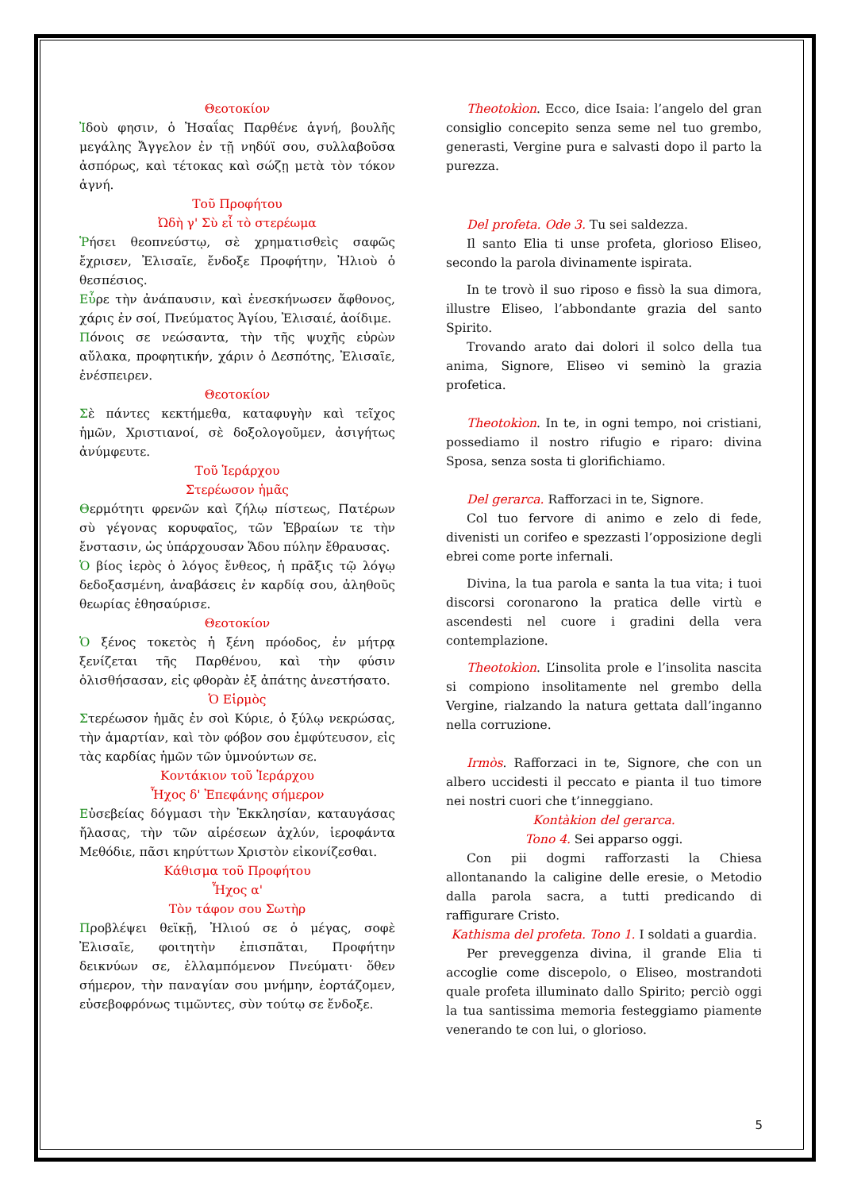Θεοτοκίον
Ἰδοὺ φησιν, ὁ Ἠσαΐας Παρθένε ἁγνή, βουλῆς μεγάλης Ἄγγελον ἐν τῇ νηδύϊ σου, συλλαβοῦσα ἀσπόρως, καὶ τέτοκας καὶ σώζῃ μετὰ τὸν τόκον ἁγνή.
Τοῦ Προφήτου
Ὠδὴ γ' Σὺ εἶ τὸ στερέωμα
Ῥήσει θεοπνεύστῳ, σὲ χρηματισθεὶς σαφῶς ἔχρισεν, Ἐλισαῖε, ἔνδοξε Προφήτην, Ἠλιοὺ ὁ θεσπέσιος.
Εὗρε τὴν ἀνάπαυσιν, καὶ ἐνεσκήνωσεν ἄφθονος, χάρις ἐν σοί, Πνεύματος Ἁγίου, Ἐλισαιέ, ἀοίδιμε.
Πόνοις σε νεώσαντα, τὴν τῆς ψυχῆς εὐρὼν αὔλακα, προφητικήν, χάριν ὁ Δεσπότης, Ἐλισαῖε, ἐνέσπειρεν.
Θεοτοκίον
Σὲ πάντες κεκτήμεθα, καταφυγὴν καὶ τεῖχος ἡμῶν, Χριστιανοί, σὲ δοξολογοῦμεν, ἀσιγήτως ἀνύμφευτε.
Τοῦ Ἱεράρχου
Στερέωσον ἡμᾶς
Θερμότητι φρενῶν καὶ ζήλῳ πίστεως, Πατέρων σὺ γέγονας κορυφαῖος, τῶν Ἑβραίων τε τὴν ἔνστασιν, ὡς ὑπάρχουσαν Ἅδου πύλην ἔθραυσας.
Ὁ βίος ἱερὸς ὁ λόγος ἔνθεος, ἡ πρᾶξις τῷ λόγῳ δεδοξασμένη, ἀναβάσεις ἐν καρδίᾳ σου, ἀληθοῦς θεωρίας ἐθησαύρισε.
Θεοτοκίον
Ὁ ξένος τοκετὸς ἡ ξένη πρόοδος, ἐν μήτρᾳ ξενίζεται τῆς Παρθένου, καὶ τὴν φύσιν ὀλισθήσασαν, εἰς φθορὰν ἐξ ἀπάτης ἀνεστήσατο.
Ὁ Εἱρμὸς
Στερέωσον ἡμᾶς ἐν σοὶ Κύριε, ὁ ξύλῳ νεκρώσας, τὴν ἁμαρτίαν, καὶ τὸν φόβον σου ἐμφύτευσον, εἰς τὰς καρδίας ἡμῶν τῶν ὑμνούντων σε.
Κοντάκιον τοῦ Ἱεράρχου
Ἦχος δ' Ἐπεφάνης σήμερον
Εὐσεβείας δόγμασι τὴν Ἐκκλησίαν, καταυγάσας ἤλασας, τὴν τῶν αἱρέσεων ἀχλύν, ἱεροφάντα Μεθόδιε, πᾶσι κηρύττων Χριστὸν εἰκονίζεσθαι.
Κάθισμα τοῦ Προφήτου
Ἦχος α'
Τὸν τάφον σου Σωτὴρ
Προβλέψει θεϊκῇ, Ἠλιού σε ὁ μέγας, σοφὲ Ἐλισαῖε, φοιτητὴν ἐπισπᾶται, Προφήτην δεικνύων σε, ἐλλαμπόμενον Πνεύματι· ὅθεν σήμερον, τὴν παναγίαν σου μνήμην, ἑορτάζομεν, εὐσεβοφρόνως τιμῶντες, σὺν τούτῳ σε ἔνδοξε.
Theotokìon. Ecco, dice Isaia: l’angelo del gran consiglio concepito senza seme nel tuo grembo, generasti, Vergine pura e salvasti dopo il parto la purezza.
Del profeta. Ode 3. Tu sei saldezza.
Il santo Elia ti unse profeta, glorioso Eliseo, secondo la parola divinamente ispirata.
In te trovò il suo riposo e fissò la sua dimora, illustre Eliseo, l’abbondante grazia del santo Spirito.
Trovando arato dai dolori il solco della tua anima, Signore, Eliseo vi seminò la grazia profetica.
Theotokìon. In te, in ogni tempo, noi cristiani, possediamo il nostro rifugio e riparo: divina Sposa, senza sosta ti glorifichiamo.
Del gerarca. Rafforzaci in te, Signore.
Col tuo fervore di animo e zelo di fede, divenisti un corifeo e spezzasti l’opposizione degli ebrei come porte infernali.
Divina, la tua parola e santa la tua vita; i tuoi discorsi coronarono la pratica delle virtù e ascendesti nel cuore i gradini della vera contemplazione.
Theotokìon. L’insolita prole e l’insolita nascita si compiono insolitamente nel grembo della Vergine, rialzando la natura gettata dall’inganno nella corruzione.
Irmòs. Rafforzaci in te, Signore, che con un albero uccidesti il peccato e pianta il tuo timore nei nostri cuori che t’inneggiano.
Kontàkion del gerarca.
Tono 4. Sei apparso oggi.
Con pii dogmi rafforzasti la Chiesa allontanando la caligine delle eresie, o Metodio dalla parola sacra, a tutti predicando di raffigurare Cristo.
Kathisma del profeta. Tono 1. I soldati a guardia.
Per preveggenza divina, il grande Elia ti accoglie come discepolo, o Eliseo, mostrandoti quale profeta illuminato dallo Spirito; perciò oggi la tua santissima memoria festeggiamo piamente venerando te con lui, o glorioso.
5